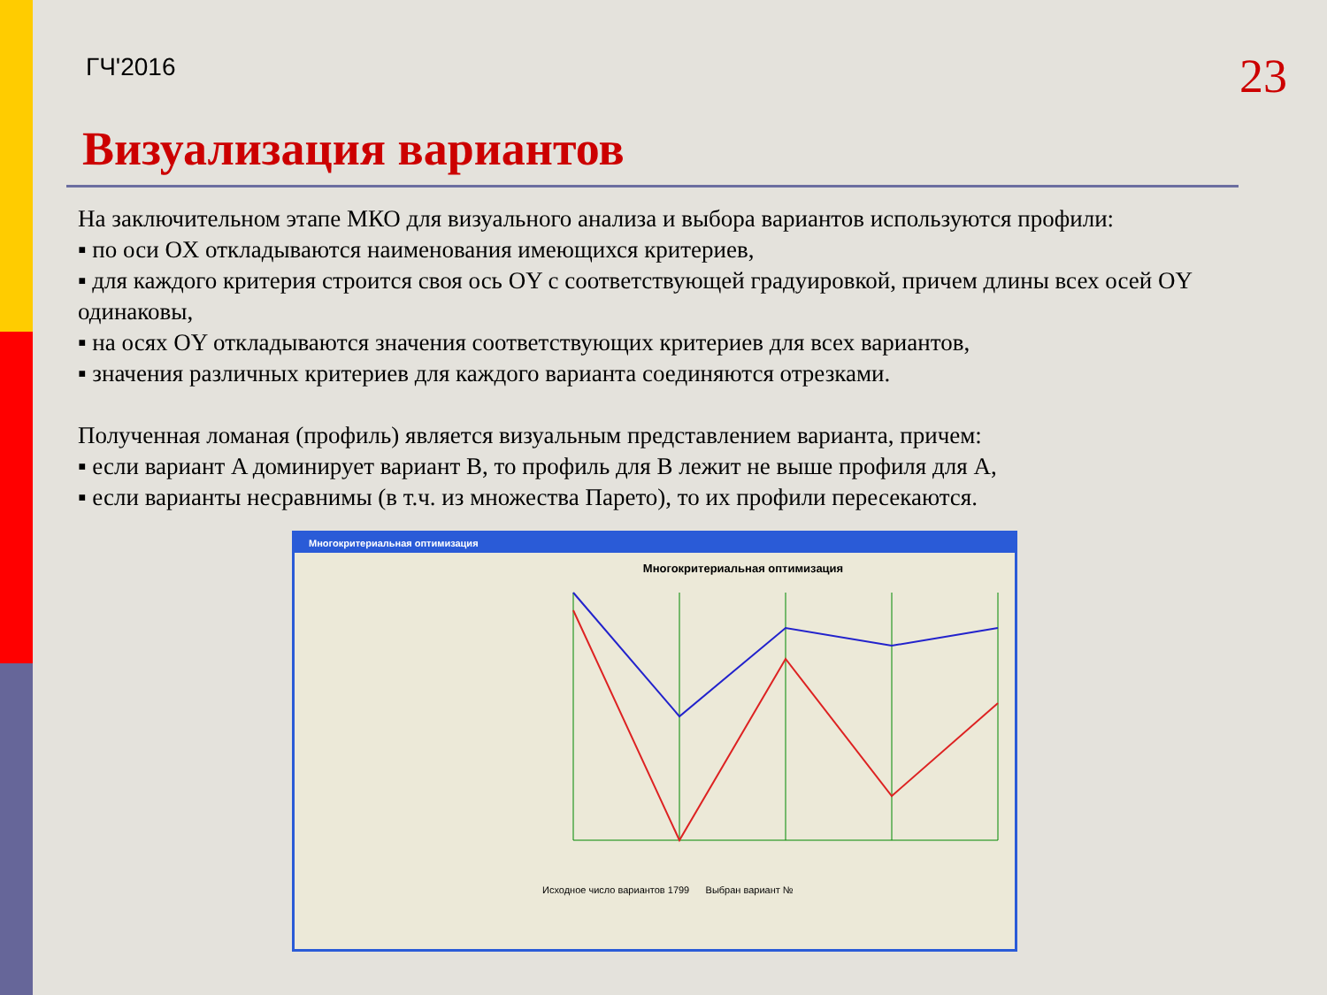ГЧ'2016
23
Визуализация вариантов
На заключительном этапе МКО для визуального анализа и выбора вариантов используются профили:
▪ по оси OX откладываются наименования имеющихся критериев,
▪ для каждого критерия строится своя ось OY с соответствующей градуировкой, причем длины всех осей OY одинаковы,
▪ на осях OY откладываются значения соответствующих критериев для всех вариантов,
▪ значения различных критериев для каждого варианта соединяются отрезками.
Полученная ломаная (профиль) является визуальным представлением варианта, причем:
▪ если вариант A доминирует вариант B, то профиль для B лежит не выше профиля для A,
▪ если варианты несравнимы (в т.ч. из множества Парето), то их профили пересекаются.
Многокритериальная оптимизация
Многокритериальная оптимизация
Исходное число вариантов 1799 Выбран вариант №